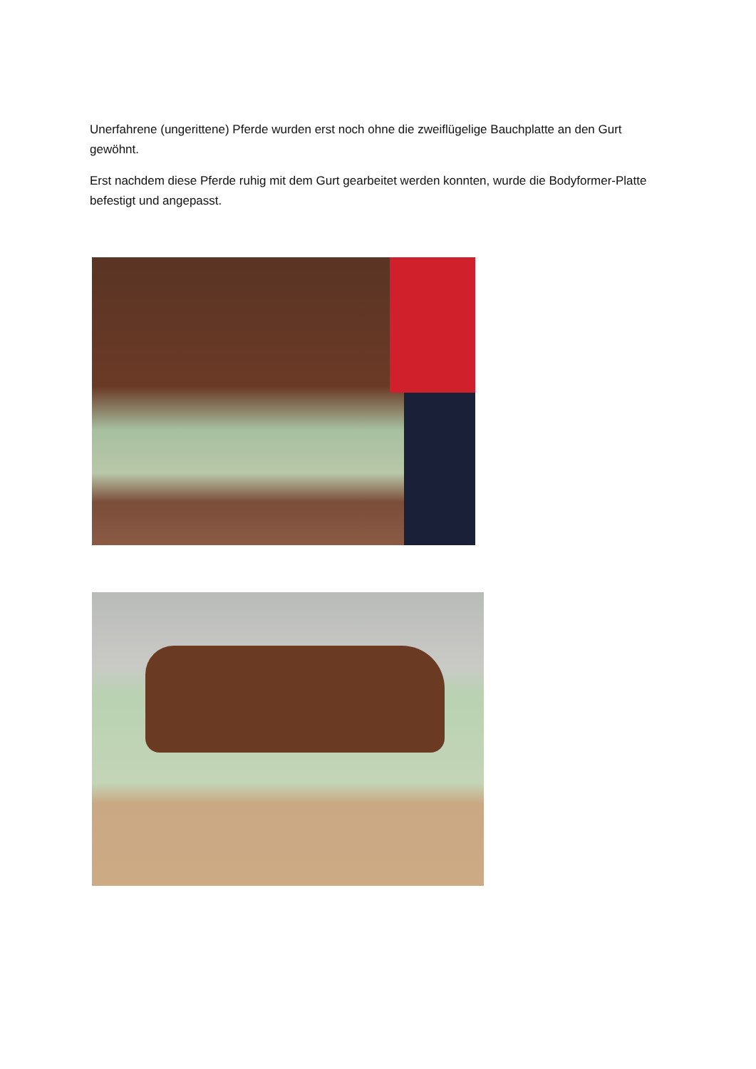Unerfahrene (ungerittene) Pferde wurden erst noch ohne die zweiflügelige Bauchplatte an den Gurt gewöhnt.
Erst nachdem diese Pferde ruhig mit dem Gurt gearbeitet werden konnten, wurde die Bodyformer-Platte befestigt und angepasst.